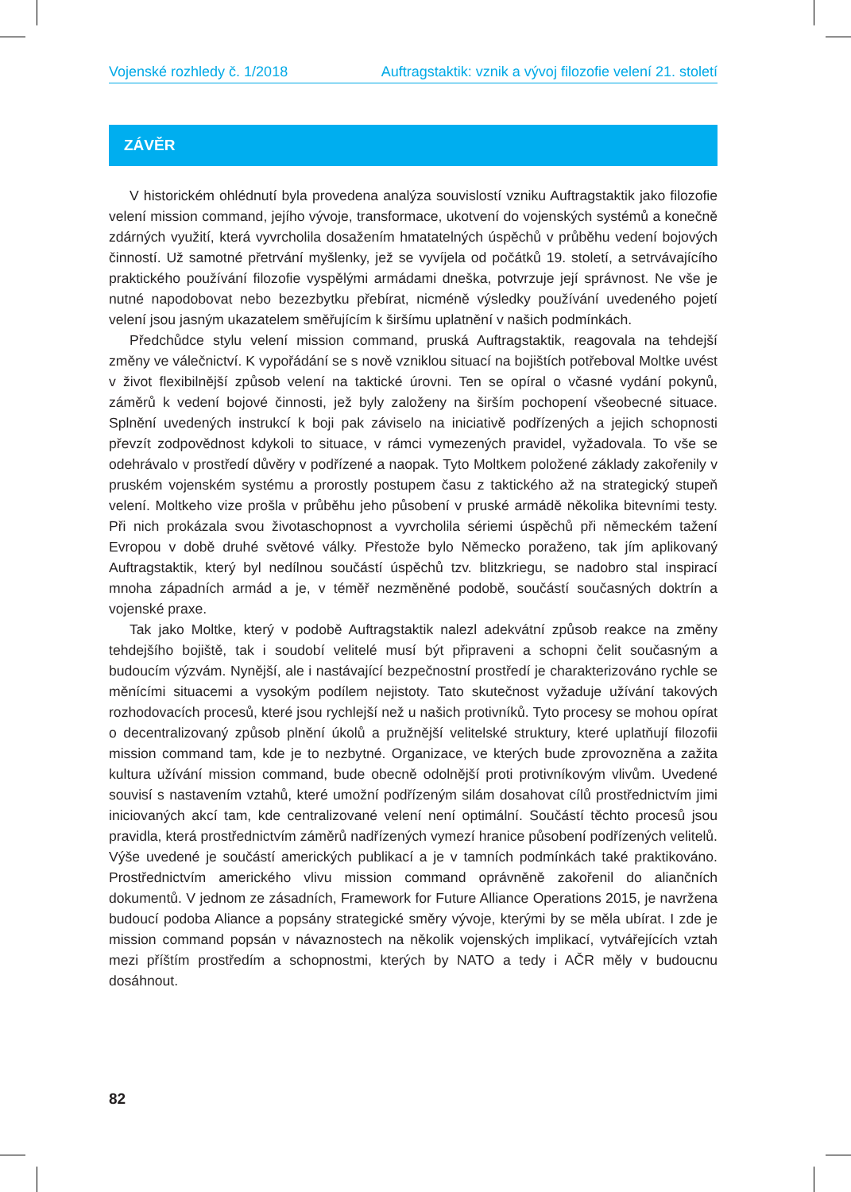Vojenské rozhledy č. 1/2018 Auftragstaktik: vznik a vývoj filozofie velení 21. století
ZÁVĚR
V historickém ohlédnutí byla provedena analýza souvislostí vzniku Auftragstaktik jako filozofie velení mission command, jejího vývoje, transformace, ukotvení do vojenských systémů a konečně zdárných využití, která vyvrcholila dosažením hmatatelných úspěchů v průběhu vedení bojových činností. Už samotné přetrvání myšlenky, jež se vyvíjela od počátků 19. století, a setrvávajícího praktického používání filozofie vyspělými armádami dneška, potvrzuje její správnost. Ne vše je nutné napodobovat nebo bezezbytku přebírat, nicméně výsledky používání uvedeného pojetí velení jsou jasným ukazatelem směřujícím k širšímu uplatnění v našich podmínkách.
Předchůdce stylu velení mission command, pruská Auftragstaktik, reagovala na tehdejší změny ve válečnictví. K vypořádání se s nově vzniklou situací na bojištích potřeboval Moltke uvést v život flexibilnější způsob velení na taktické úrovni. Ten se opíral o včasné vydání pokynů, záměrů k vedení bojové činnosti, jež byly založeny na širším pochopení všeobecné situace. Splnění uvedených instrukcí k boji pak záviselo na iniciativě podřízených a jejich schopnosti převzít zodpovědnost kdykoli to situace, v rámci vymezených pravidel, vyžadovala. To vše se odehrávalo v prostředí důvěry v podřízené a naopak. Tyto Moltkem položené základy zakořenily v pruském vojenském systému a prorostly postupem času z taktického až na strategický stupeň velení. Moltkeho vize prošla v průběhu jeho působení v pruské armádě několika bitevními testy. Při nich prokázala svou životaschopnost a vyvrcholila sériemi úspěchů při německém tažení Evropou v době druhé světové války. Přestože bylo Německo poraženo, tak jím aplikovaný Auftragstaktik, který byl nedílnou součástí úspěchů tzv. blitzkriegu, se nadobro stal inspirací mnoha západních armád a je, v téměř nezměněné podobě, součástí současných doktrín a vojenské praxe.
Tak jako Moltke, který v podobě Auftragstaktik nalezl adekvátní způsob reakce na změny tehdejšího bojiště, tak i soudobí velitelé musí být připraveni a schopni čelit současným a budoucím výzvám. Nynější, ale i nastávající bezpečnostní prostředí je charakterizováno rychle se měnícími situacemi a vysokým podílem nejistoty. Tato skutečnost vyžaduje užívání takových rozhodovacích procesů, které jsou rychlejší než u našich protivníků. Tyto procesy se mohou opírat o decentralizovaný způsob plnění úkolů a pružnější velitelské struktury, které uplatňují filozofii mission command tam, kde je to nezbytné. Organizace, ve kterých bude zprovozněna a zažita kultura užívání mission command, bude obecně odolnější proti protivníkovým vlivům. Uvedené souvisí s nastavením vztahů, které umožní podřízeným silám dosahovat cílů prostřednictvím jimi iniciovaných akcí tam, kde centralizované velení není optimální. Součástí těchto procesů jsou pravidla, která prostřednictvím záměrů nadřízených vymezí hranice působení podřízených velitelů. Výše uvedené je součástí amerických publikací a je v tamních podmínkách také praktikováno. Prostřednictvím amerického vlivu mission command oprávněně zakořenil do aliančních dokumentů. V jednom ze zásadních, Framework for Future Alliance Operations 2015, je navržena budoucí podoba Aliance a popsány strategické směry vývoje, kterými by se měla ubírat. I zde je mission command popsán v návaznostech na několik vojenských implikací, vytvářejících vztah mezi příštím prostředím a schopnostmi, kterých by NATO a tedy i AČR měly v budoucnu dosáhnout.
82